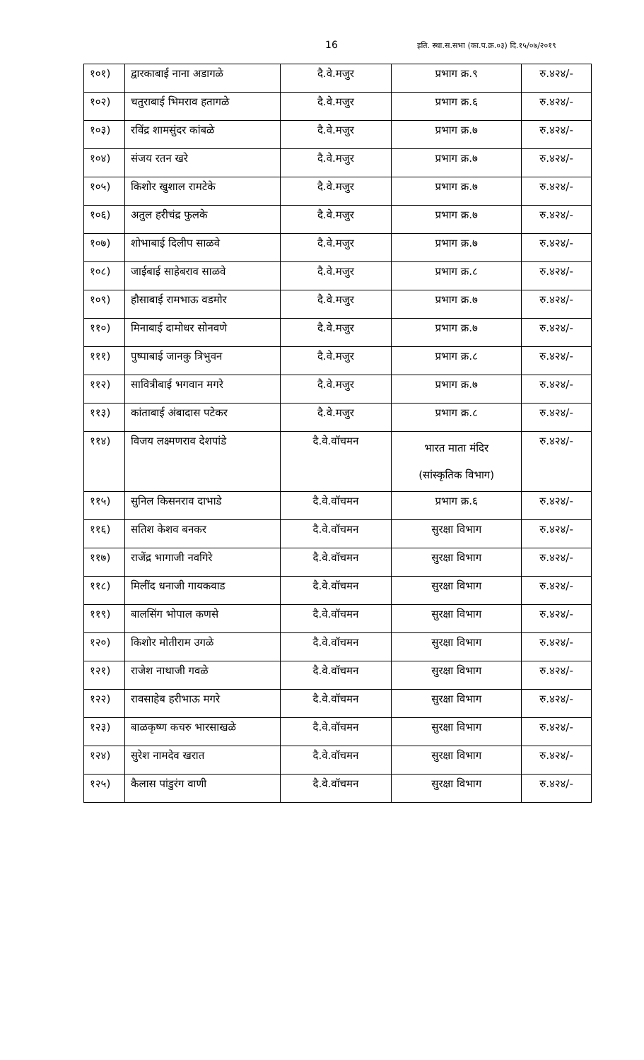16 इति. स्था.स.सभा (का.प.क्र.०३) दि.१५/०७/२०१९
| १०१) | द्वारकाबाई नाना अडागळे | दै.वे.मजुर | प्रभाग क्र.९ | रु.४२४/- |
| १०२) | चतुराबाई भिमराव हतागळे | दै.वे.मजुर | प्रभाग क्र.६ | रु.४२४/- |
| १०३) | रविंद्र शामसुंदर कांबळे | दै.वे.मजुर | प्रभाग क्र.७ | रु.४२४/- |
| १०४) | संजय रतन खरे | दै.वे.मजुर | प्रभाग क्र.७ | रु.४२४/- |
| १०५) | किशोर खुशाल रामटेके | दै.वे.मजुर | प्रभाग क्र.७ | रु.४२४/- |
| १०६) | अतुल हरीचंद्र फुलके | दै.वे.मजुर | प्रभाग क्र.७ | रु.४२४/- |
| १०७) | शोभाबाई दिलीप साळवे | दै.वे.मजुर | प्रभाग क्र.७ | रु.४२४/- |
| १०८) | जाईबाई साहेबराव साळवे | दै.वे.मजुर | प्रभाग क्र.८ | रु.४२४/- |
| १०९) | हौसाबाई रामभाऊ वडमोर | दै.वे.मजुर | प्रभाग क्र.७ | रु.४२४/- |
| ११०) | मिनाबाई दामोधर सोनवणे | दै.वे.मजुर | प्रभाग क्र.७ | रु.४२४/- |
| १११) | पुष्पाबाई जानकु त्रिभुवन | दै.वे.मजुर | प्रभाग क्र.८ | रु.४२४/- |
| ११२) | सावित्रीबाई भगवान मगरे | दै.वे.मजुर | प्रभाग क्र.७ | रु.४२४/- |
| ११३) | कांताबाई अंबादास पटेकर | दै.वे.मजुर | प्रभाग क्र.८ | रु.४२४/- |
| ११४) | विजय लक्ष्मणराव देशपांडे | दै.वे.वॉचमन | भारत माता मंदिर (सांस्कृतिक विभाग) | रु.४२४/- |
| ११५) | सुनिल किसनराव दाभाडे | दै.वे.वॉचमन | प्रभाग क्र.६ | रु.४२४/- |
| ११६) | सतिश केशव बनकर | दै.वे.वॉचमन | सुरक्षा विभाग | रु.४२४/- |
| ११७) | राजेंद्र भागाजी नवगिरे | दै.वे.वॉचमन | सुरक्षा विभाग | रु.४२४/- |
| ११८) | मिलींद धनाजी गायकवाड | दै.वे.वॉचमन | सुरक्षा विभाग | रु.४२४/- |
| ११९) | बालसिंग भोपाल कणसे | दै.वे.वॉचमन | सुरक्षा विभाग | रु.४२४/- |
| १२०) | किशोर मोतीराम उगळे | दै.वे.वॉचमन | सुरक्षा विभाग | रु.४२४/- |
| १२१) | राजेश नाथाजी गवळे | दै.वे.वॉचमन | सुरक्षा विभाग | रु.४२४/- |
| १२२) | रावसाहेब हरीभाऊ मगरे | दै.वे.वॉचमन | सुरक्षा विभाग | रु.४२४/- |
| १२३) | बाळकृष्ण कचरु भारसाखळे | दै.वे.वॉचमन | सुरक्षा विभाग | रु.४२४/- |
| १२४) | सुरेश नामदेव खरात | दै.वे.वॉचमन | सुरक्षा विभाग | रु.४२४/- |
| १२५) | कैलास पांडुरंग वाणी | दै.वे.वॉचमन | सुरक्षा विभाग | रु.४२४/- |